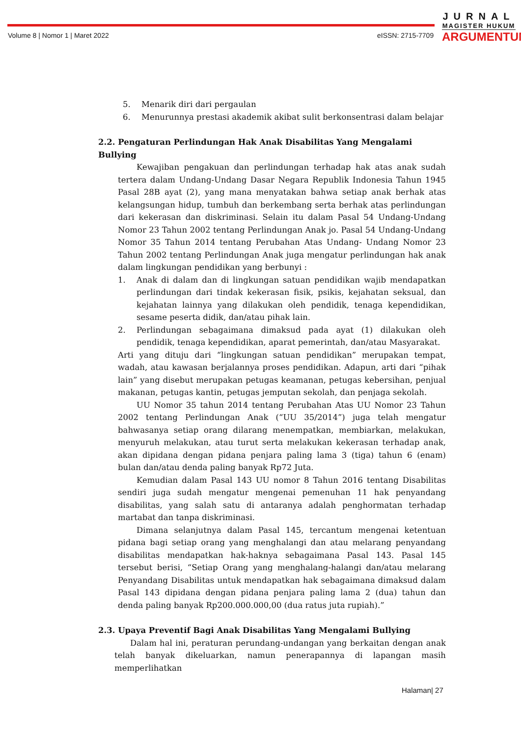Volume 8 | Nomor 1 | Maret 2022
eISSN: 2715-7709
JURNAL
MAGISTER HUKUM
ARGUMENTUM
5. Menarik diri dari pergaulan
6. Menurunnya prestasi akademik akibat sulit berkonsentrasi dalam belajar
2.2. Pengaturan Perlindungan Hak Anak Disabilitas Yang Mengalami Bullying
Kewajiban pengakuan dan perlindungan terhadap hak atas anak sudah tertera dalam Undang-Undang Dasar Negara Republik Indonesia Tahun 1945 Pasal 28B ayat (2), yang mana menyatakan bahwa setiap anak berhak atas kelangsungan hidup, tumbuh dan berkembang serta berhak atas perlindungan dari kekerasan dan diskriminasi. Selain itu dalam Pasal 54 Undang-Undang Nomor 23 Tahun 2002 tentang Perlindungan Anak jo. Pasal 54 Undang-Undang Nomor 35 Tahun 2014 tentang Perubahan Atas Undang- Undang Nomor 23 Tahun 2002 tentang Perlindungan Anak juga mengatur perlindungan hak anak dalam lingkungan pendidikan yang berbunyi :
1. Anak di dalam dan di lingkungan satuan pendidikan wajib mendapatkan perlindungan dari tindak kekerasan fisik, psikis, kejahatan seksual, dan kejahatan lainnya yang dilakukan oleh pendidik, tenaga kependidikan, sesame peserta didik, dan/atau pihak lain.
2. Perlindungan sebagaimana dimaksud pada ayat (1) dilakukan oleh pendidik, tenaga kependidikan, aparat pemerintah, dan/atau Masyarakat.
Arti yang dituju dari “lingkungan satuan pendidikan” merupakan tempat, wadah, atau kawasan berjalannya proses pendidikan. Adapun, arti dari “pihak lain” yang disebut merupakan petugas keamanan, petugas kebersihan, penjual makanan, petugas kantin, petugas jemputan sekolah, dan penjaga sekolah.
UU Nomor 35 tahun 2014 tentang Perubahan Atas UU Nomor 23 Tahun 2002 tentang Perlindungan Anak (“UU 35/2014”) juga telah mengatur bahwasanya setiap orang dilarang menempatkan, membiarkan, melakukan, menyuruh melakukan, atau turut serta melakukan kekerasan terhadap anak, akan dipidana dengan pidana penjara paling lama 3 (tiga) tahun 6 (enam) bulan dan/atau denda paling banyak Rp72 Juta.
Kemudian dalam Pasal 143 UU nomor 8 Tahun 2016 tentang Disabilitas sendiri juga sudah mengatur mengenai pemenuhan 11 hak penyandang disabilitas, yang salah satu di antaranya adalah penghormatan terhadap martabat dan tanpa diskriminasi.
Dimana selanjutnya dalam Pasal 145, tercantum mengenai ketentuan pidana bagi setiap orang yang menghalangi dan atau melarang penyandang disabilitas mendapatkan hak-haknya sebagaimana Pasal 143. Pasal 145 tersebut berisi, “Setiap Orang yang menghalang-halangi dan/atau melarang Penyandang Disabilitas untuk mendapatkan hak sebagaimana dimaksud dalam Pasal 143 dipidana dengan pidana penjara paling lama 2 (dua) tahun dan denda paling banyak Rp200.000.000,00 (dua ratus juta rupiah).”
2.3. Upaya Preventif Bagi Anak Disabilitas Yang Mengalami Bullying
Dalam hal ini, peraturan perundang-undangan yang berkaitan dengan anak telah banyak dikeluarkan, namun penerapannya di lapangan masih memperlihatkan
Halaman| 27